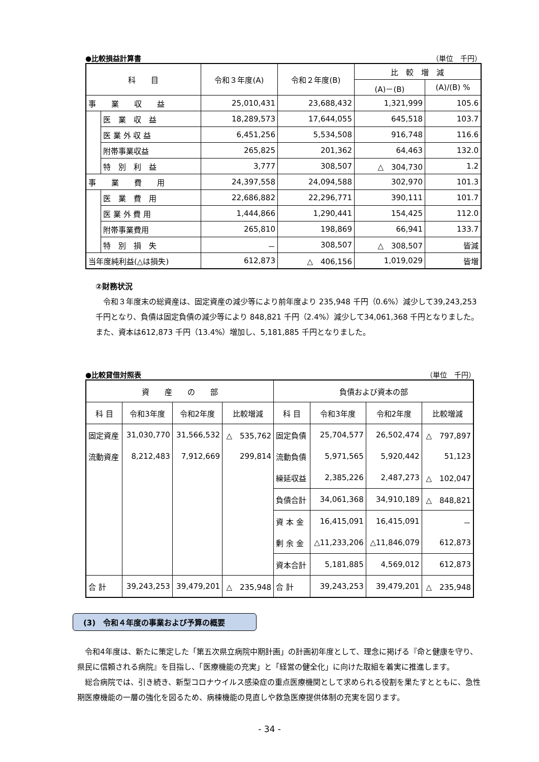●比較損益計算書 （単位　千円）
| 科 目 | | 令和３年度(A) | 令和２年度(B) | 比 較 増 減 | |
| --- | --- | --- | --- | --- | --- |
| | | | | (A)－(B) | (A)/(B) % |
| 事 業 収 益 | | 25,010,431 | 23,688,432 | 1,321,999 | 105.6 |
| | 医 業 収 益 | 18,289,573 | 17,644,055 | 645,518 | 103.7 |
| | 医 業 外 収 益 | 6,451,256 | 5,534,508 | 916,748 | 116.6 |
| | 附帯事業収益 | 265,825 | 201,362 | 64,463 | 132.0 |
| | 特 別 利 益 | 3,777 | 308,507 | △ 304,730 | 1.2 |
| 事 業 費 用 | | 24,397,558 | 24,094,588 | 302,970 | 101.3 |
| | 医 業 費 用 | 22,686,882 | 22,296,771 | 390,111 | 101.7 |
| | 医 業 外 費 用 | 1,444,866 | 1,290,441 | 154,425 | 112.0 |
| | 附帯事業費用 | 265,810 | 198,869 | 66,941 | 133.7 |
| | 特 別 損 失 | － | 308,507 | △ 308,507 | 皆減 |
| 当年度純利益(△は損失) | | 612,873 | △ 406,156 | 1,019,029 | 皆増 |
②財務状況
令和３年度末の総資産は、固定資産の減少等により前年度より 235,948 千円（0.6%）減少して39,243,253 千円となり、負債は固定負債の減少等により 848,821 千円（2.4%）減少して34,061,368 千円となりました。また、資本は612,873 千円（13.4%）増加し、5,181,885 千円となりました。
●比較貸借対照表 （単位　千円）
| 資 産 の 部 | | | | 負債および資本の部 | | | |
| --- | --- | --- | --- | --- | --- | --- | --- |
| 科 目 | 令和3年度 | 令和2年度 | 比較増減 | 科 目 | 令和3年度 | 令和2年度 | 比較増減 |
| 固定資産 | 31,030,770 | 31,566,532 | △ 535,762 | 固定負債 | 25,704,577 | 26,502,474 | △ 797,897 |
| 流動資産 | 8,212,483 | 7,912,669 | 299,814 | 流動負債 | 5,971,565 | 5,920,442 | 51,123 |
| | | | | 繰延収益 | 2,385,226 | 2,487,273 | △ 102,047 |
| | | | | 負債合計 | 34,061,368 | 34,910,189 | △ 848,821 |
| | | | | 資 本 金 | 16,415,091 | 16,415,091 | － |
| | | | | 剰 余 金 | △11,233,206 | △11,846,079 | 612,873 |
| | | | | 資本合計 | 5,181,885 | 4,569,012 | 612,873 |
| 合 計 | 39,243,253 | 39,479,201 | △ 235,948 | 合 計 | 39,243,253 | 39,479,201 | △ 235,948 |
(3)　令和４年度の事業および予算の概要
令和4年度は、新たに策定した「第五次県立病院中期計画」の計画初年度として、理念に掲げる『命と健康を守り、県民に信頼される病院』を目指し、「医療機能の充実」と「経営の健全化」に向けた取組を着実に推進します。
総合病院では、引き続き、新型コロナウイルス感染症の重点医療機関として求められる役割を果たすとともに、急性期医療機能の一層の強化を図るため、病棟機能の見直しや救急医療提供体制の充実を図ります。
- 34 -